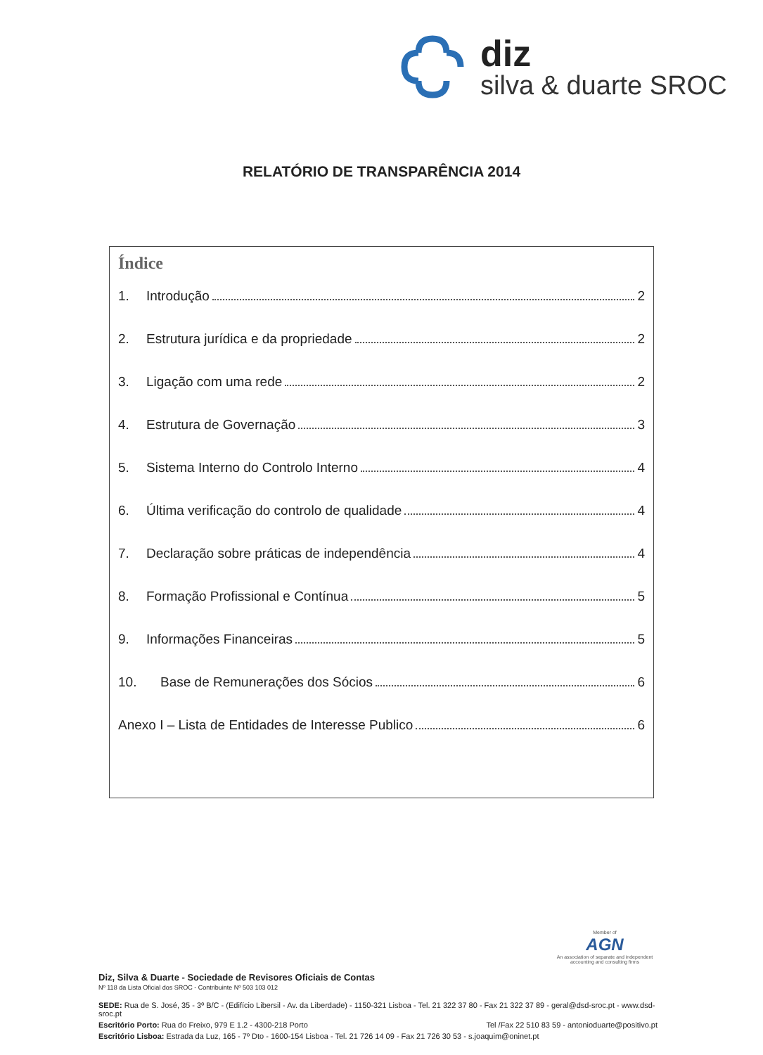diz
silva & duarte SROC
RELATÓRIO DE TRANSPARÊNCIA 2014
Índice
1. Introdução 2
2. Estrutura jurídica e da propriedade 2
3. Ligação com uma rede 2
4. Estrutura de Governação 3
5. Sistema Interno do Controlo Interno 4
6. Última verificação do controlo de qualidade 4
7. Declaração sobre práticas de independência 4
8. Formação Profissional e Contínua 5
9. Informações Financeiras 5
10. Base de Remunerações dos Sócios 6
Anexo I – Lista de Entidades de Interesse Publico 6
Member of
AGN
An association of separate and independent accounting and consulting firms
Diz, Silva & Duarte - Sociedade de Revisores Oficiais de Contas
Nº 118 da Lista Oficial dos SROC - Contribuinte Nº 503 103 012
SEDE: Rua de S. José, 35 - 3º B/C - (Edifício Libersil - Av. da Liberdade) - 1150-321 Lisboa - Tel. 21 322 37 80 - Fax 21 322 37 89 - geral@dsd-sroc.pt - www.dsd-sroc.pt
Escritório Porto: Rua do Freixo, 979 E 1.2 - 4300-218 Porto Tel /Fax 22 510 83 59 - antonioduarte@positivo.pt
Escritório Lisboa: Estrada da Luz, 165 - 7º Dto - 1600-154 Lisboa - Tel. 21 726 14 09 - Fax 21 726 30 53 - s.joaquim@oninet.pt